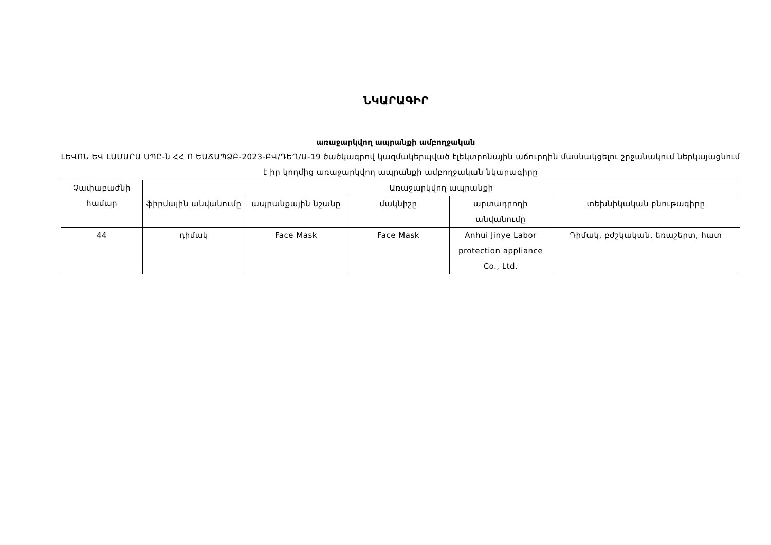ՆԿԱՐԱԳԻՐ
առաջարկվող ապրանքի ամբողջական
ԼԵՎՈՆ ԵՎ ԼԱՄԱՐԱ ՍՊԸ-ն ՀՀ Ո ԵԱՃԱՊՁԲ-2023-ԲՎ/ԴԵՂ/Ա-19 ծածկագրով կազմակերպված էլեկտրոնային աճուրդին մասնակցելու շրջանակում ներկայացնում է իր կողմից առաջարկվող ապրանքի ամբողջական նկարագիրը
| Չափաբաժնի համար | Առաջարկվող ապրանքի | | | | |
| --- | --- | --- | --- | --- | --- |
| | ֆիրմային անվանումը | ապրանքային նշանը | մակնիշը | արտադրողի անվանումը | տեխնիկական բնութագիրը |
| 44 | դիմակ | Face Mask | Face Mask | Anhui Jinye Labor protection appliance Co., Ltd. | Դիմակ, բժշկական, եռաշերտ, հատ |